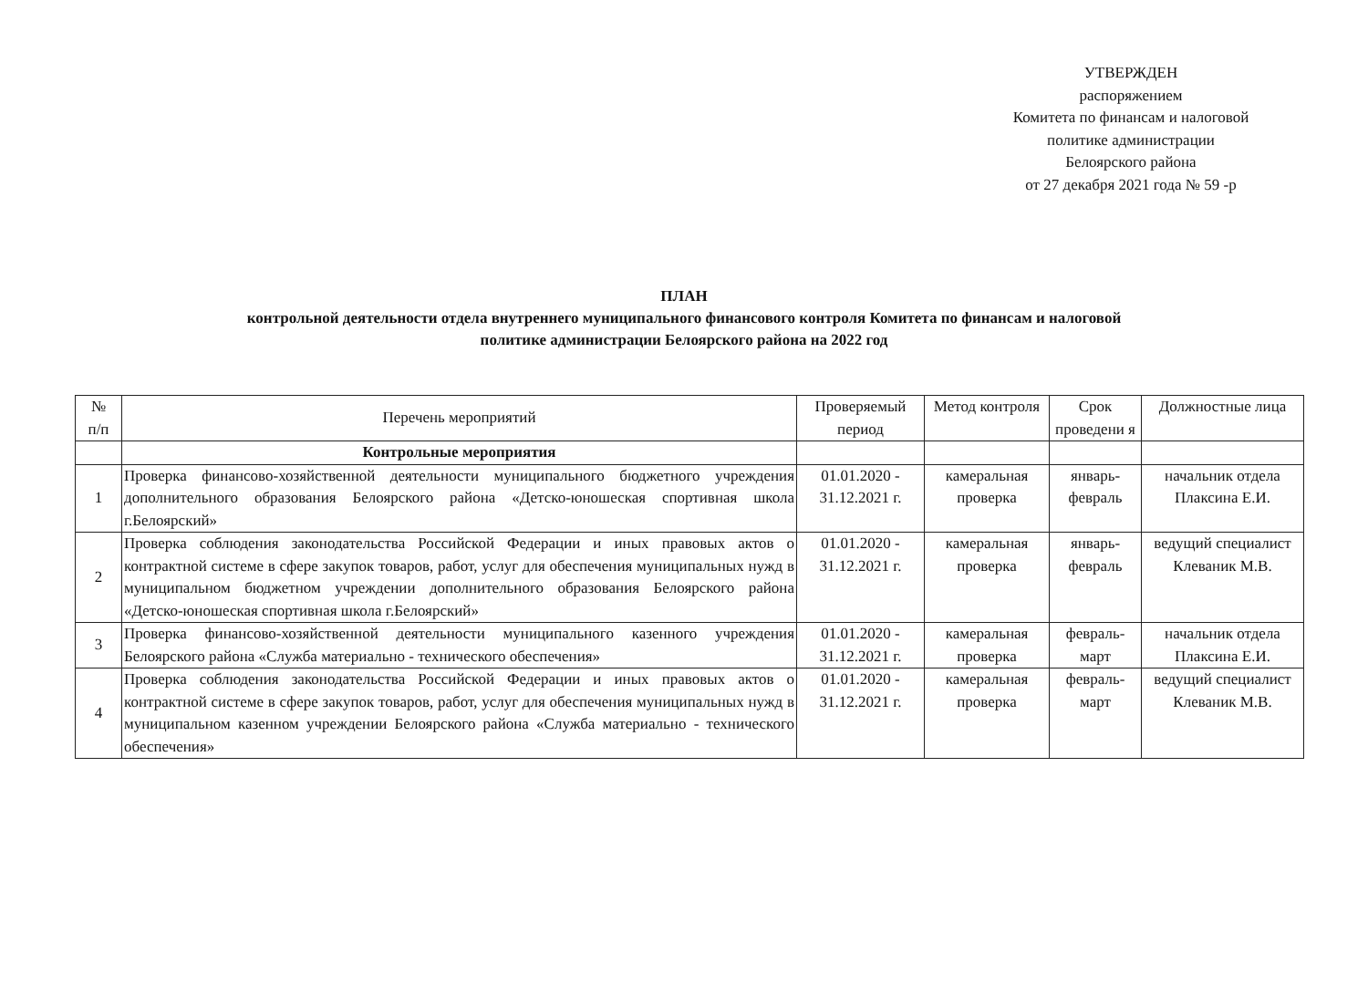УТВЕРЖДЕН
распоряжением
Комитета по финансам и налоговой
политике администрации
Белоярского района
от 27 декабря 2021 года № 59 -р
ПЛАН
контрольной деятельности отдела внутреннего муниципального финансового контроля Комитета по финансам и налоговой
политике администрации Белоярского района на 2022 год
| № п/п | Перечень мероприятий | Проверяемый период | Метод контроля | Срок проведени я | Должностные лица |
| --- | --- | --- | --- | --- | --- |
| | Контрольные мероприятия | | | | |
| 1 | Проверка финансово-хозяйственной деятельности муниципального бюджетного учреждения дополнительного образования Белоярского района «Детско-юношеская спортивная школа г.Белоярский» | 01.01.2020 - 31.12.2021 г. | камеральная проверка | январь-февраль | начальник отдела Плаксина Е.И. |
| 2 | Проверка соблюдения законодательства Российской Федерации и иных правовых актов о контрактной системе в сфере закупок товаров, работ, услуг для обеспечения муниципальных нужд в муниципальном бюджетном учреждении дополнительного образования Белоярского района «Детско-юношеская спортивная школа г.Белоярский» | 01.01.2020 - 31.12.2021 г. | камеральная проверка | январь-февраль | ведущий специалист Клеваник М.В. |
| 3 | Проверка финансово-хозяйственной деятельности муниципального казенного учреждения Белоярского района «Служба материально - технического обеспечения» | 01.01.2020 - 31.12.2021 г. | камеральная проверка | февраль-март | начальник отдела Плаксина Е.И. |
| 4 | Проверка соблюдения законодательства Российской Федерации и иных правовых актов о контрактной системе в сфере закупок товаров, работ, услуг для обеспечения муниципальных нужд в муниципальном казенном учреждении Белоярского района «Служба материально - технического обеспечения» | 01.01.2020 - 31.12.2021 г. | камеральная проверка | февраль-март | ведущий специалист Клеваник М.В. |